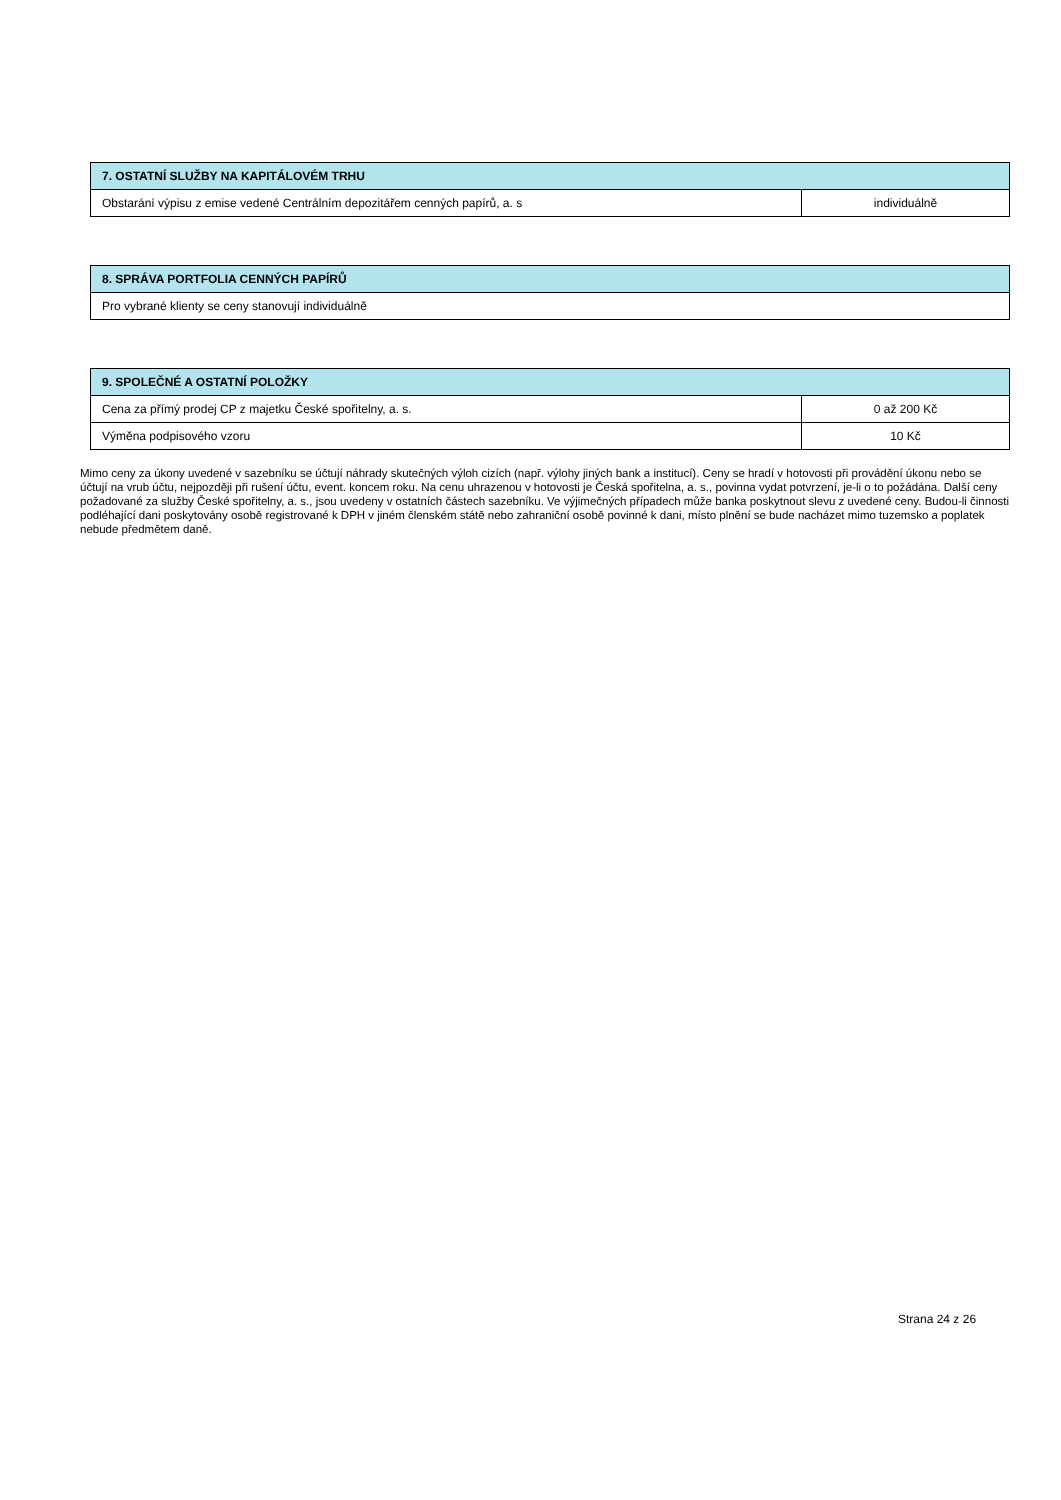| 7. OSTATNÍ SLUŽBY NA KAPITÁLOVÉM TRHU | |
| --- | --- |
| Obstarání výpisu z emise vedené Centrálním depozitářem cenných papírů, a. s | individuálně |
| 8. SPRÁVA PORTFOLIA CENNÝCH PAPÍRŮ |
| --- |
| Pro vybrané klienty se ceny stanovují individuálně |
| 9. SPOLEČNÉ A OSTATNÍ POLOŽKY | |
| --- | --- |
| Cena za přímý prodej CP z majetku České spořitelny, a. s. | 0 až 200 Kč |
| Výměna podpisového vzoru | 10 Kč |
Mimo ceny za úkony uvedené v sazebníku se účtují náhrady skutečných výloh cizích (např. výlohy jiných bank a institucí). Ceny se hradí v hotovosti při provádění úkonu nebo se účtují na vrub účtu, nejpozději při rušení účtu, event. koncem roku. Na cenu uhrazenou v hotovosti je Česká spořitelna, a. s., povinna vydat potvrzení, je-li o to požádána. Další ceny požadované za služby České spořitelny, a. s., jsou uvedeny v ostatních částech sazebníku. Ve výjimečných případech může banka poskytnout slevu z uvedené ceny. Budou-li činnosti podléhající dani poskytovány osobě registrované k DPH v jiném členském státě nebo zahraniční osobě povinné k dani, místo plnění se bude nacházet mimo tuzemsko a poplatek nebude předmětem daně.
Strana 24 z 26